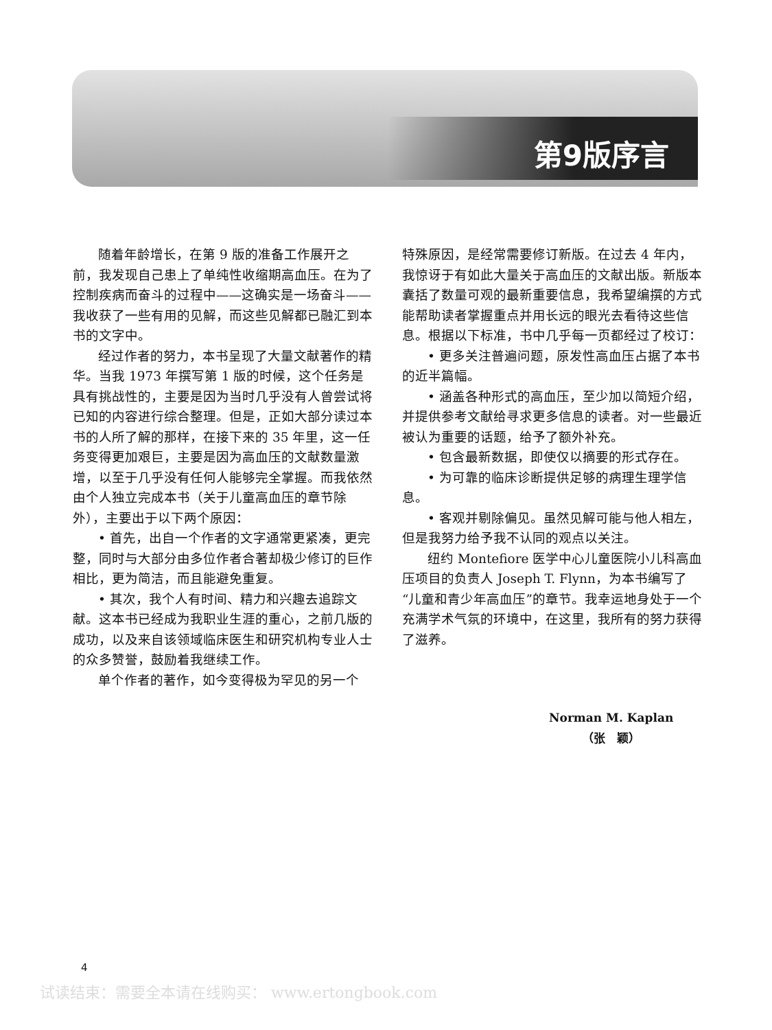第9版序言
随着年龄增长，在第 9 版的准备工作展开之前，我发现自己患上了单纯性收缩期高血压。在为了控制疾病而奋斗的过程中——这确实是一场奋斗——我收获了一些有用的见解，而这些见解都已融汇到本书的文字中。
经过作者的努力，本书呈现了大量文献著作的精华。当我 1973 年撰写第 1 版的时候，这个任务是具有挑战性的，主要是因为当时几乎没有人曾尝试将已知的内容进行综合整理。但是，正如大部分读过本书的人所了解的那样，在接下来的 35 年里，这一任务变得更加艰巨，主要是因为高血压的文献数量激增，以至于几乎没有任何人能够完全掌握。而我依然由个人独立完成本书（关于儿童高血压的章节除外），主要出于以下两个原因：
• 首先，出自一个作者的文字通常更紧凑，更完整，同时与大部分由多位作者合著却极少修订的巨作相比，更为简洁，而且能避免重复。
• 其次，我个人有时间、精力和兴趣去追踪文献。这本书已经成为我职业生涯的重心，之前几版的成功，以及来自该领域临床医生和研究机构专业人士的众多赞誉，鼓励着我继续工作。
单个作者的著作，如今变得极为罕见的另一个
特殊原因，是经常需要修订新版。在过去 4 年内，我惊讶于有如此大量关于高血压的文献出版。新版本囊括了数量可观的最新重要信息，我希望编撰的方式能帮助读者掌握重点并用长远的眼光去看待这些信息。根据以下标准，书中几乎每一页都经过了校订：
• 更多关注普遍问题，原发性高血压占据了本书的近半篇幅。
• 涵盖各种形式的高血压，至少加以简短介绍，并提供参考文献给寻求更多信息的读者。对一些最近被认为重要的话题，给予了额外补充。
• 包含最新数据，即使仅以摘要的形式存在。
• 为可靠的临床诊断提供足够的病理生理学信息。
• 客观并剔除偏见。虽然见解可能与他人相左，但是我努力给予我不认同的观点以关注。
纽约 Montefiore 医学中心儿童医院小儿科高血压项目的负责人 Joseph T. Flynn，为本书编写了“儿童和青少年高血压”的章节。我幸运地身处于一个充满学术气氛的环境中，在这里，我所有的努力获得了滋养。
Norman M. Kaplan
（张　颖）
4
试读结束：需要全本请在线购买： www.ertongbook.com